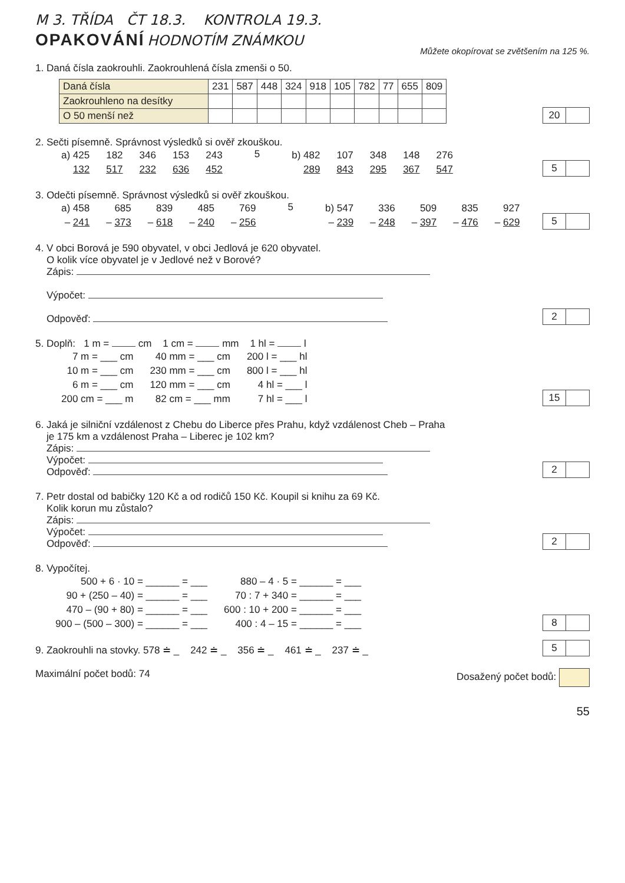M 3. TŘÍDA ČT 18.3. KONTROLA 19.3.
OPAKOVÁNÍ
HODNOTÍM ZNÁMKOU Můžete okopírovat se zvětšením na 125 %.
1. Daná čísla zaokrouhli. Zaokrouhlená čísla zmenši o 50.
| Daná čísla | 231 | 587 | 448 | 324 | 918 | 105 | 782 | 77 | 655 | 809 |
| Zaokrouhleno na desítky | | | | | | | | | | |
| O 50 menší než | | | | | | | | | | |
20
2. Sečti písemně. Správnost výsledků si ověř zkouškou.
| a) 425 | 182 | 346 | 153 | 243 |
| 132 | 517 | 232 | 636 | 452 |
5
| b) 482 | 107 | 348 | 148 | 276 |
| 289 | 843 | 295 | 367 | 547 |
5
3. Odečti písemně. Správnost výsledků si ověř zkouškou.
| a) 458 | 685 | 839 | 485 | 769 |
| – 241 | – 373 | – 618 | – 240 | – 256 |
5
| b) 547 | 336 | 509 | 835 | 927 |
| – 239 | – 248 | – 397 | – 476 | – 629 |
5
4. V obci Borová je 590 obyvatel, v obci Jedlová je 620 obyvatel.
O kolik více obyvatel je v Jedlové než v Borové?
Zápis:
Výpočet:
Odpověď:
2
5. Doplň: 1 m = cm 1 cm = mm 1 hl = l
| 7 m = ___ cm | 40 mm = ___ cm | 200 l = ___ hl |
| 10 m = ___ cm | 230 mm = ___ cm | 800 l = ___ hl |
| 6 m = ___ cm | 120 mm = ___ cm | 4 hl = ___ l |
| 200 cm = ___ m | 82 cm = ___ mm | 7 hl = ___ l |
15
6. Jaká je silniční vzdálenost z Chebu do Liberce přes Prahu, když vzdálenost Cheb – Praha
je 175 km a vzdálenost Praha – Liberec je 102 km?
Zápis:
Výpočet:
Odpověď:
2
7. Petr dostal od babičky 120 Kč a od rodičů 150 Kč. Koupil si knihu za 69 Kč.
Kolik korun mu zůstalo?
Zápis:
Výpočet:
Odpověď:
2
8. Vypočítej.
| 500 + 6 · 10 = ______ = ___ | 880 – 4 · 5 = ______ = ___ |
| 90 + (250 – 40) = ______ = ___ | 70 : 7 + 340 = ______ = ___ |
| 470 – (90 + 80) = ______ = ___ | 600 : 10 + 200 = ______ = ___ |
| 900 – (500 – 300) = ______ = ___ | 400 : 4 – 15 = ______ = ___ |
8
9. Zaokrouhli na stovky. 578 ≐ _ 242 ≐ _ 356 ≐ _ 461 ≐ _ 237 ≐ _
5
Maximální počet bodů: 74 Dosažený počet bodů:
55